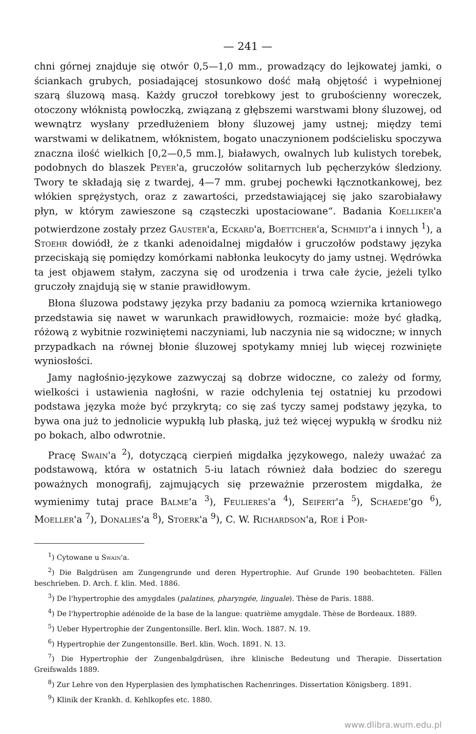— 241 —
chni górnej znajduje się otwór 0,5—1,0 mm., prowadzący do lejkowatej jamki, o ściankach grubych, posiadającej stosunkowo dość małą objętość i wypełnionej szarą śluzową masą. Każdy gruczoł torebkowy jest to grubościenny woreczek, otoczony włóknistą powłoczką, związaną z głębszemi warstwami błony śluzowej, od wewnątrz wysłany przedłużeniem błony śluzowej jamy ustnej; między temi warstwami w delikatnem, włóknistem, bogato unaczynionem podścielisku spoczywa znaczna ilość wielkich [0,2—0,5 mm.], białawych, owalnych lub kulistych torebek, podobnych do blaszek Peyer'a, gruczołów solitarnych lub pęcherzyków śledziony. Twory te składają się z twardej, 4—7 mm. grubej pochewki łącznotkankowej, bez włókien sprężystych, oraz z zawartości, przedstawiającej się jako szarobiaławy płyn, w którym zawieszone są cząsteczki upostaciowane“. Badania Koelliker'a potwierdzone zostały przez Gauster'a, Eckard'a, Boettcher'a, Schmidt'a i innych <sup>1</sup>), a Stoehr dowiódł, że z tkanki adenoidalnej migdałów i gruczołów podstawy języka przeciskają się pomiędzy komórkami nabłonka leukocyty do jamy ustnej. Wędrówka ta jest objawem stałym, zaczyna się od urodzenia i trwa całe życie, jeżeli tylko gruczoły znajdują się w stanie prawidłowym.
Błona śluzowa podstawy języka przy badaniu za pomocą wziernika krtaniowego przedstawia się nawet w warunkach prawidłowych, rozmaicie: może być gładką, różową z wybitnie rozwiniętemi naczyniami, lub naczynia nie są widoczne; w innych przypadkach na równej błonie śluzowej spotykamy mniej lub więcej rozwinięte wyniosłości.
Jamy nagłośnio-językowe zazwyczaj są dobrze widoczne, co zależy od formy, wielkości i ustawienia nagłośni, w razie odchylenia tej ostatniej ku przodowi podstawa języka może być przykrytą; co się zaś tyczy samej podstawy języka, to bywa ona już to jednolicie wypukłą lub płaską, już też więcej wypukłą w środku niż po bokach, albo odwrotnie.
Pracę Swain'a <sup>2</sup>), dotyczącą cierpień migdałka językowego, należy uważać za podstawową, która w ostatnich 5-iu latach również dała bodziec do szeregu poważnych monografij, zajmujących się przeważnie przerostem migdałka, że wymienimy tutaj prace Balme'a <sup>3</sup>), Feulieres'a <sup>4</sup>), Seifert'a <sup>5</sup>), Schaede'go <sup>6</sup>), Moeller'a <sup>7</sup>), Donalies'a <sup>8</sup>), Stoerk'a <sup>9</sup>), C. W. Richardson'a, Roe i Por-
<sup>1</sup>) Cytowane u Swain'a.
<sup>2</sup>) Die Balgdrüsen am Zungengrunde und deren Hypertrophie. Auf Grunde 190 beobachteten. Fällen beschrieben. D. Arch. f. klin. Med. 1886.
<sup>3</sup>) De l'hypertrophie des amygdales (palatines, pharyngée, linguale). Thèse de Paris. 1888.
<sup>4</sup>) De l'hypertrophie adénoïde de la base de la langue: quatrième amygdale. Thèse de Bordeaux. 1889.
<sup>5</sup>) Ueber Hypertrophie der Zungentonsille. Berl. klin. Woch. 1887. N. 19.
<sup>6</sup>) Hypertrophie der Zungentonsille. Berl. klin. Woch. 1891. N. 13.
<sup>7</sup>) Die Hypertrophie der Zungenbalgdrüsen, ihre klinische Bedeutung und Therapie. Dissertation Greifswalds 1889.
<sup>8</sup>) Zur Lehre von den Hyperplasien des lymphatischen Rachenringes. Dissertation Königsberg. 1891.
<sup>9</sup>) Klinik der Krankh. d. Kehlkopfes etc. 1880.
www.dlibra.wum.edu.pl